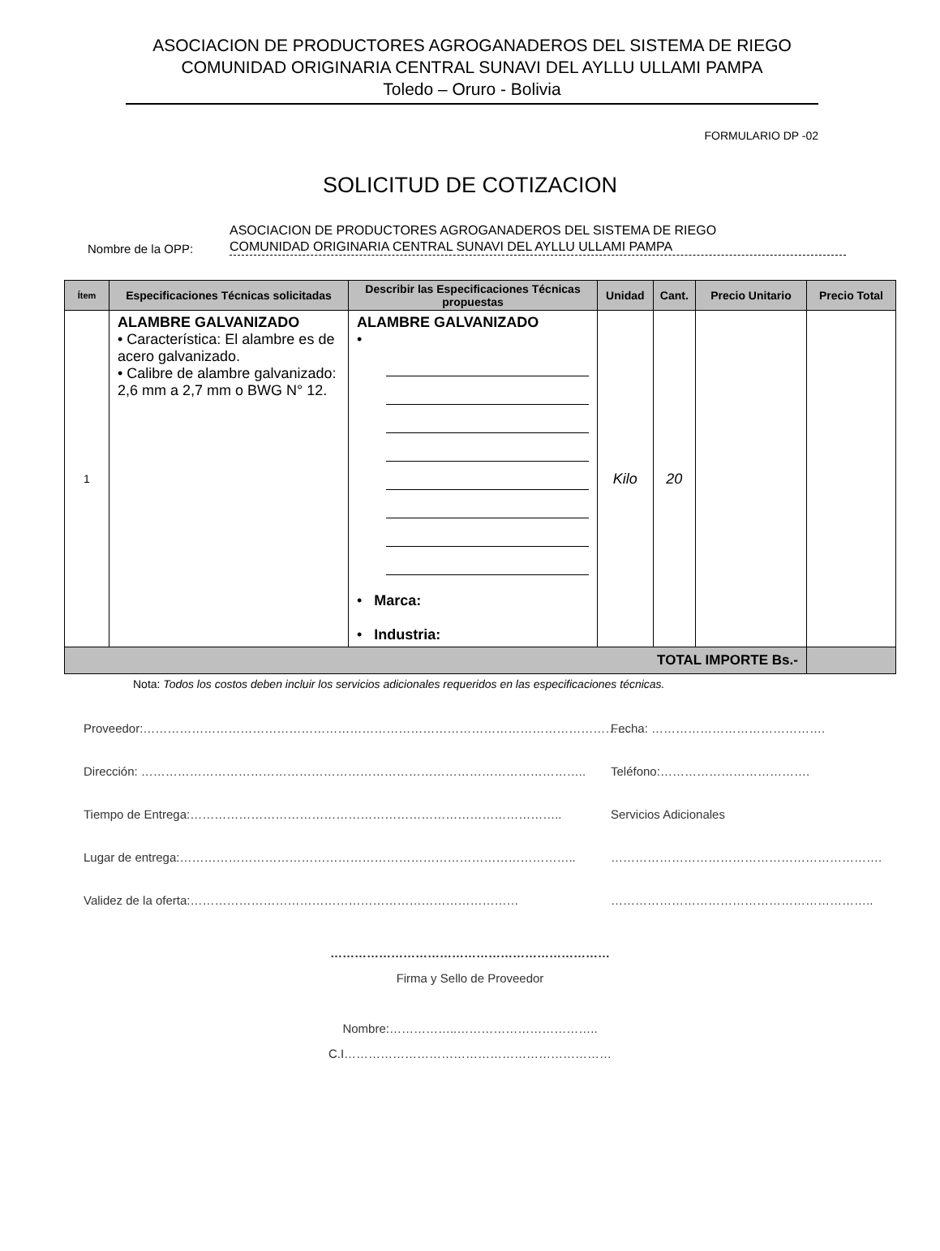ASOCIACION DE PRODUCTORES AGROGANADEROS DEL SISTEMA DE RIEGO
COMUNIDAD ORIGINARIA CENTRAL SUNAVI DEL AYLLU ULLAMI PAMPA
Toledo – Oruro - Bolivia
FORMULARIO DP -02
SOLICITUD DE COTIZACION
Nombre de la OPP:
ASOCIACION DE PRODUCTORES AGROGANADEROS DEL SISTEMA DE RIEGO
COMUNIDAD ORIGINARIA CENTRAL SUNAVI DEL AYLLU ULLAMI PAMPA
| Ítem | Especificaciones Técnicas solicitadas | Describir las Especificaciones Técnicas propuestas | Unidad | Cant. | Precio Unitario | Precio Total |
| --- | --- | --- | --- | --- | --- | --- |
| 1 | ALAMBRE GALVANIZADO • Característica: El alambre es de acero galvanizado. • Calibre de alambre galvanizado: 2,6 mm a 2,7 mm o BWG N° 12. | ALAMBRE GALVANIZADO • • Marca: • Industria: | Kilo | 20 | | |
| TOTAL IMPORTE Bs.- | | | | | | |
Nota: Todos los costos deben incluir los servicios adicionales requeridos en las especificaciones técnicas.
Proveedor:………………………………………………………………………………………………………… Fecha: …………………………………….
Dirección: ……………………………………………………………………………………………….. Teléfono:……………………………….
Tiempo de Entrega:……………………………………………………………………………….. Servicios Adicionales
Lugar de entrega:…………………………………………………………………………………….. ………………………………………………………….
Validez de la oferta:……………………………………………………………………… ………………………………………………………..
……………………………………………………………
Firma y Sello de Proveedor
Nombre:……………..……………………………..
C.I…………………………………………………………